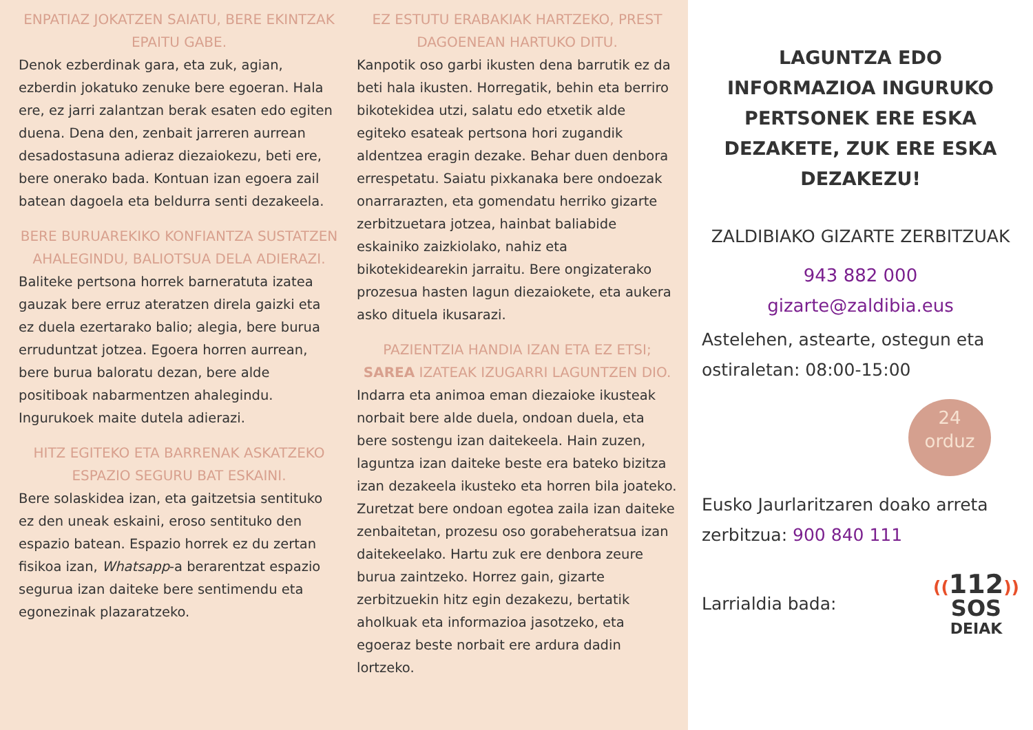ENPATIAZ JOKATZEN SAIATU, BERE EKINTZAK EPAITU GABE.
Denok ezberdinak gara, eta zuk, agian, ezberdin jokatuko zenuke bere egoeran. Hala ere, ez jarri zalantzan berak esaten edo egiten duena. Dena den, zenbait jarreren aurrean desadostasuna adieraz diezaiokezu, beti ere, bere onerako bada. Kontuan izan egoera zail batean dagoela eta beldurra senti dezakeela.
BERE BURUAREKIKO KONFIANTZA SUSTATZEN AHALEGINDU, BALIOTSUA DELA ADIERAZI.
Baliteke pertsona horrek barneratuta izatea gauzak bere erruz ateratzen direla gaizki eta ez duela ezertarako balio; alegia, bere burua erruduntzat jotzea. Egoera horren aurrean, bere burua baloratu dezan, bere alde positiboak nabarmentzen ahalegindu. Ingurukoek maite dutela adierazi.
HITZ EGITEKO ETA BARRENAK ASKATZEKO ESPAZIO SEGURU BAT ESKAINI.
Bere solaskidea izan, eta gaitzetsia sentituko ez den uneak eskaini, eroso sentituko den espazio batean. Espazio horrek ez du zertan fisikoa izan, Whatsapp-a berarentzat espazio segurua izan daiteke bere sentimendu eta egonezinak plazaratzeko.
EZ ESTUTU ERABAKIAK HARTZEKO, PREST DAGOENEAN HARTUKO DITU.
Kanpotik oso garbi ikusten dena barrutik ez da beti hala ikusten. Horregatik, behin eta berriro bikotekidea utzi, salatu edo etxetik alde egiteko esateak pertsona hori zugandik aldentzea eragin dezake. Behar duen denbora errespetatu. Saiatu pixkanaka bere ondoezak onarrarazten, eta gomendatu herriko gizarte zerbitzuetara jotzea, hainbat baliabide eskainiko zaizkiolako, nahiz eta bikotekidearekin jarraitu. Bere ongizaterako prozesua hasten lagun diezaiokete, eta aukera asko dituela ikusarazi.
PAZIENTZIA HANDIA IZAN ETA EZ ETSI; SAREA IZATEAK IZUGARRI LAGUNTZEN DIO.
Indarra eta animoa eman diezaioke ikusteak norbait bere alde duela, ondoan duela, eta bere sostengu izan daitekeela. Hain zuzen, laguntza izan daiteke beste era bateko bizitza izan dezakeela ikusteko eta horren bila joateko.
Zuretzat bere ondoan egotea zaila izan daiteke zenbaitetan, prozesu oso gorabeheratsua izan daitekeelako. Hartu zuk ere denbora zeure burua zaintzeko. Horrez gain, gizarte zerbitzuekin hitz egin dezakezu, bertatik aholkuak eta informazioa jasotzeko, eta egoeraz beste norbait ere ardura dadin lortzeko.
LAGUNTZA EDO INFORMAZIOA INGURUKO PERTSONEK ERE ESKA DEZAKETE, ZUK ERE ESKA DEZAKEZU!
ZALDIBIAKO GIZARTE ZERBITZUAK
943 882 000
gizarte@zaldibia.eus
Astelehen, astearte, ostegun eta ostiraletan: 08:00-15:00
24
orduz
Eusko Jaurlaritzaren doako arreta zerbitzua: 900 840 111
Larrialdia bada: ((112))
SOS
DEIAK